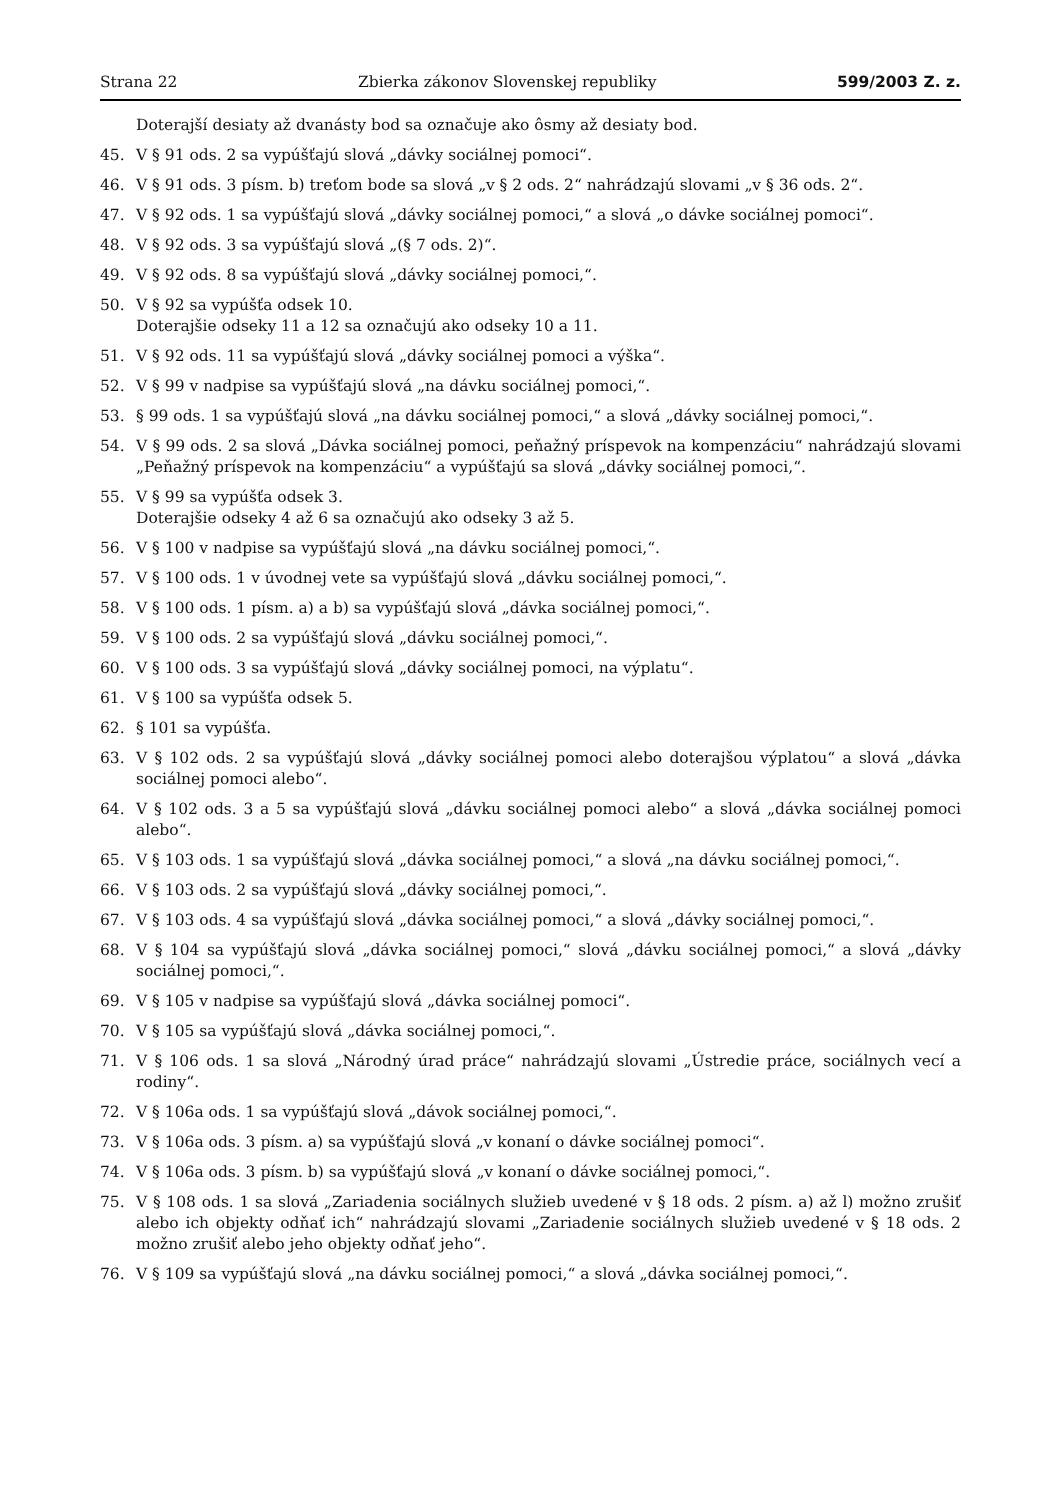Strana 22 Zbierka zákonov Slovenskej republiky 599/2003 Z. z.
Doterajší desiaty až dvanásty bod sa označuje ako ôsmy až desiaty bod.
45. V § 91 ods. 2 sa vypúšťajú slová „dávky sociálnej pomoci“.
46. V § 91 ods. 3 písm. b) treťom bode sa slová „v § 2 ods. 2“ nahrádzajú slovami „v § 36 ods. 2“.
47. V § 92 ods. 1 sa vypúšťajú slová „dávky sociálnej pomoci,“ a slová „o dávke sociálnej pomoci“.
48. V § 92 ods. 3 sa vypúšťajú slová „(§ 7 ods. 2)“.
49. V § 92 ods. 8 sa vypúšťajú slová „dávky sociálnej pomoci,“.
50. V § 92 sa vypúšťa odsek 10.
Doterajšie odseky 11 a 12 sa označujú ako odseky 10 a 11.
51. V § 92 ods. 11 sa vypúšťajú slová „dávky sociálnej pomoci a výška“.
52. V § 99 v nadpise sa vypúšťajú slová „na dávku sociálnej pomoci,“.
53. § 99 ods. 1 sa vypúšťajú slová „na dávku sociálnej pomoci,“ a slová „dávky sociálnej pomoci,“.
54. V § 99 ods. 2 sa slová „Dávka sociálnej pomoci, peňažný príspevok na kompenzáciu“ nahrádzajú slovami „Peňažný príspevok na kompenzáciu“ a vypúšťajú sa slová „dávky sociálnej pomoci,“.
55. V § 99 sa vypúšťa odsek 3.
Doterajšie odseky 4 až 6 sa označujú ako odseky 3 až 5.
56. V § 100 v nadpise sa vypúšťajú slová „na dávku sociálnej pomoci,“.
57. V § 100 ods. 1 v úvodnej vete sa vypúšťajú slová „dávku sociálnej pomoci,“.
58. V § 100 ods. 1 písm. a) a b) sa vypúšťajú slová „dávka sociálnej pomoci,“.
59. V § 100 ods. 2 sa vypúšťajú slová „dávku sociálnej pomoci,“.
60. V § 100 ods. 3 sa vypúšťajú slová „dávky sociálnej pomoci, na výplatu“.
61. V § 100 sa vypúšťa odsek 5.
62. § 101 sa vypúšťa.
63. V § 102 ods. 2 sa vypúšťajú slová „dávky sociálnej pomoci alebo doterajšou výplatou“ a slová „dávka sociálnej pomoci alebo“.
64. V § 102 ods. 3 a 5 sa vypúšťajú slová „dávku sociálnej pomoci alebo“ a slová „dávka sociálnej pomoci alebo“.
65. V § 103 ods. 1 sa vypúšťajú slová „dávka sociálnej pomoci,“ a slová „na dávku sociálnej pomoci,“.
66. V § 103 ods. 2 sa vypúšťajú slová „dávky sociálnej pomoci,“.
67. V § 103 ods. 4 sa vypúšťajú slová „dávka sociálnej pomoci,“ a slová „dávky sociálnej pomoci,“.
68. V § 104 sa vypúšťajú slová „dávka sociálnej pomoci,“ slová „dávku sociálnej pomoci,“ a slová „dávky sociálnej pomoci,“.
69. V § 105 v nadpise sa vypúšťajú slová „dávka sociálnej pomoci“.
70. V § 105 sa vypúšťajú slová „dávka sociálnej pomoci,“.
71. V § 106 ods. 1 sa slová „Národný úrad práce“ nahrádzajú slovami „Ústredie práce, sociálnych vecí a rodiny“.
72. V § 106a ods. 1 sa vypúšťajú slová „dávok sociálnej pomoci,“.
73. V § 106a ods. 3 písm. a) sa vypúšťajú slová „v konaní o dávke sociálnej pomoci“.
74. V § 106a ods. 3 písm. b) sa vypúšťajú slová „v konaní o dávke sociálnej pomoci,“.
75. V § 108 ods. 1 sa slová „Zariadenia sociálnych služieb uvedené v § 18 ods. 2 písm. a) až l) možno zrušiť alebo ich objekty odňať ich“ nahrádzajú slovami „Zariadenie sociálnych služieb uvedené v § 18 ods. 2 možno zrušiť alebo jeho objekty odňať jeho“.
76. V § 109 sa vypúšťajú slová „na dávku sociálnej pomoci,“ a slová „dávka sociálnej pomoci,“.